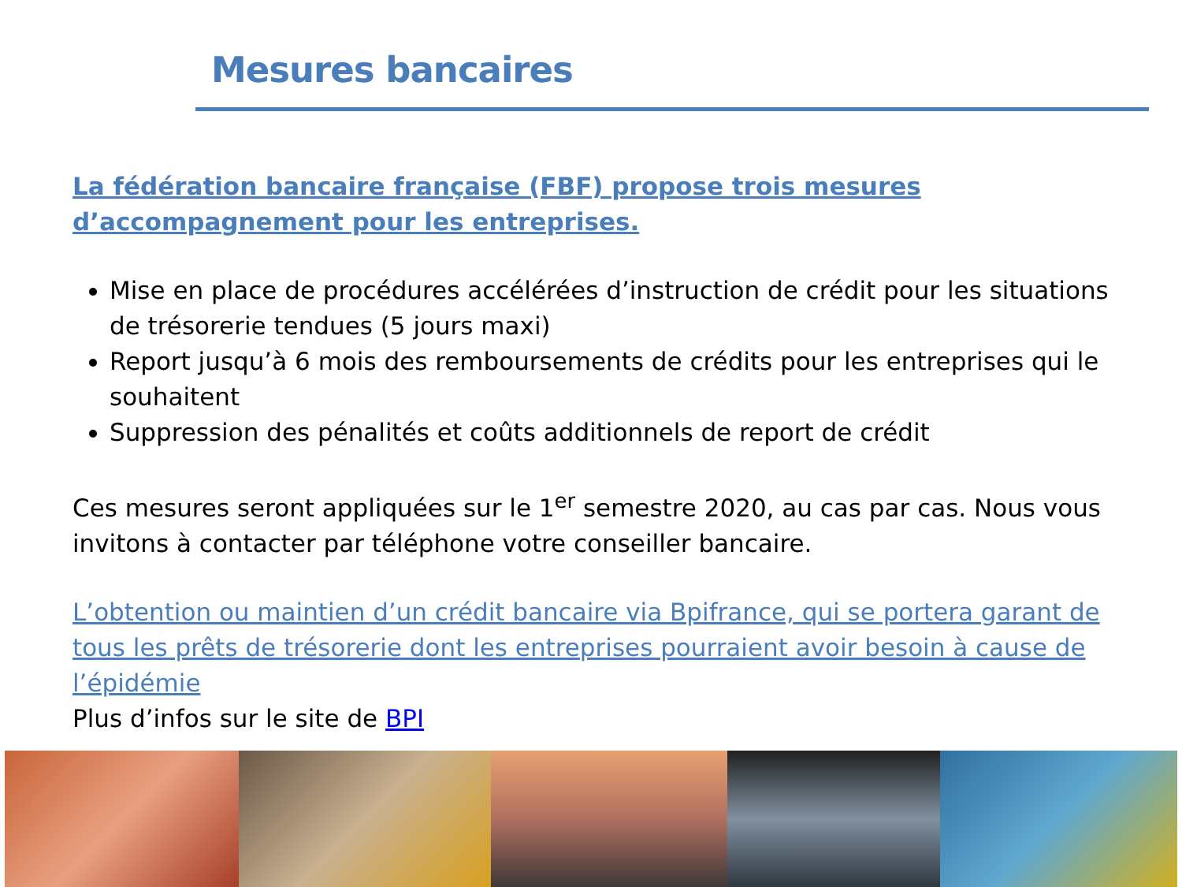Mesures bancaires
La fédération bancaire française (FBF) propose trois mesures d’accompagnement pour les entreprises.
Mise en place de procédures accélérées d’instruction de crédit pour les situations de trésorerie tendues (5 jours maxi)
Report jusqu’à 6 mois des remboursements de crédits pour les entreprises qui le souhaitent
Suppression des pénalités et coûts additionnels de report de crédit
Ces mesures seront appliquées sur le 1<sup>er</sup> semestre 2020, au cas par cas. Nous vous invitons à contacter par téléphone votre conseiller bancaire.
L’obtention ou maintien d’un crédit bancaire via Bpifrance, qui se portera garant de tous les prêts de trésorerie dont les entreprises pourraient avoir besoin à cause de l’épidémie
Plus d’infos sur le site de BPI